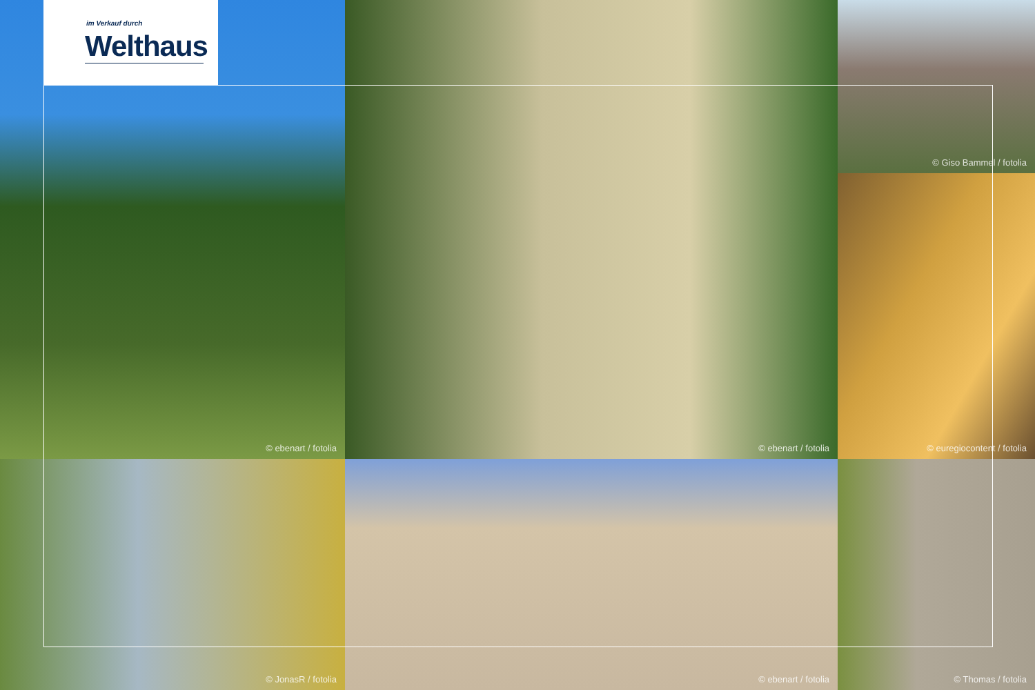im Verkauf durch
Welthaus
© ebenart / fotolia
© Giso Bammel / fotolia
© ebenart / fotolia
© euregiocontent / fotolia
© JonasR / fotolia
© ebenart / fotolia
© Thomas / fotolia